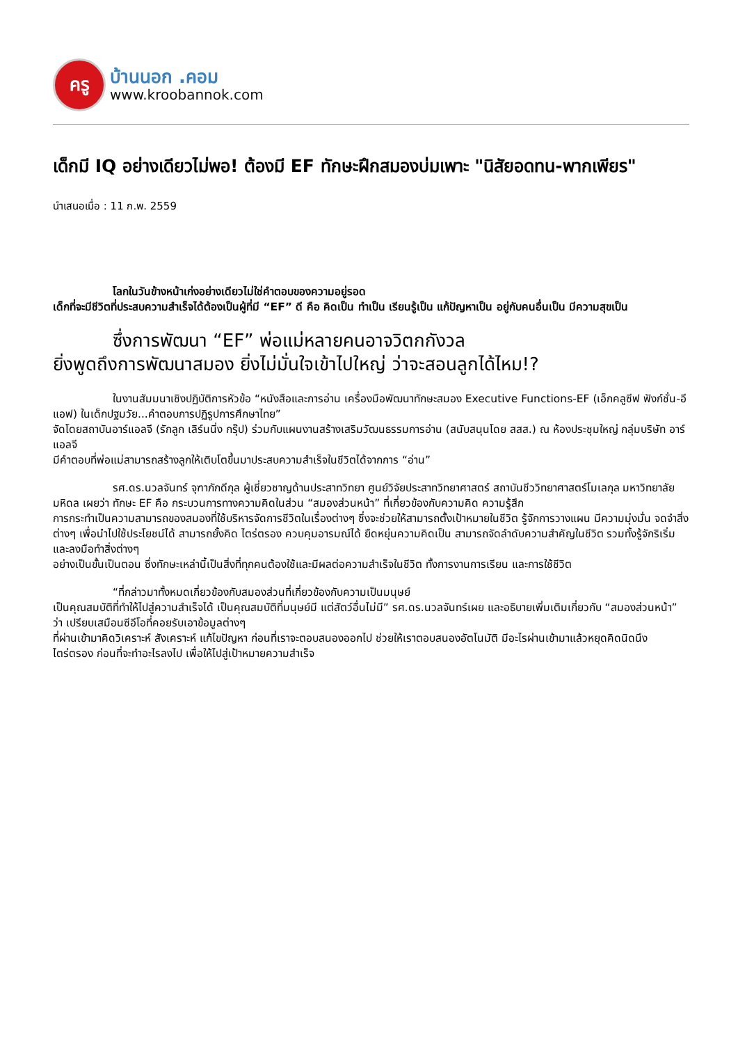ครู
บ้านนอก .คอม
www.kroobannok.com
เด็กมี IQ อย่างเดียวไม่พอ! ต้องมี EF ทักษะฝึกสมองบ่มเพาะ "นิสัยอดทน-พากเพียร"
นำเสนอเมื่อ : 11 ก.พ. 2559
โลกในวันข้างหน้าเก่งอย่างเดียวไม่ใช่คำตอบของความอยู่รอด
เด็กที่จะมีชีวิตที่ประสบความสำเร็จได้ต้องเป็นผู้ที่มี “EF” ดี คือ คิดเป็น ทำเป็น เรียนรู้เป็น แก้ปัญหาเป็น อยู่กับคนอื่นเป็น มีความสุขเป็น
ซึ่งการพัฒนา “EF” พ่อแม่หลายคนอาจวิตกกังวล
ยิ่งพูดถึงการพัฒนาสมอง ยิ่งไม่มั่นใจเข้าไปใหญ่ ว่าจะสอนลูกได้ไหม!?
ในงานสัมมนาเชิงปฏิบัติการหัวข้อ “หนังสือและการอ่าน เครื่องมือพัฒนาทักษะสมอง Executive Functions-EF (เอ็กคลูซีฟ ฟังก์ชั่น-อีแอฟ) ในเด็กปฐมวัย...คำตอบการปฏิรูปการศึกษาไทย”
จัดโดยสถาบันอาร์แอลจี (รักลูก เลิร์นนิ่ง กรุ๊ป) ร่วมกับแผนงานสร้างเสริมวัฒนธรรมการอ่าน (สนับสนุนโดย สสส.) ณ ห้องประชุมใหญ่ กลุ่มบริษัท อาร์แอลจี
มีคำตอบที่พ่อแม่สามารถสร้างลูกให้เติบโตขึ้นมาประสบความสำเร็จในชีวิตได้จากการ “อ่าน”
รศ.ดร.นวลจันทร์ จุฑาภักดีกุล ผู้เชี่ยวชาญด้านประสาทวิทยา ศูนย์วิจัยประสาทวิทยาศาสตร์ สถาบันชีววิทยาศาสตร์โมเลกุล มหาวิทยาลัยมหิดล เผยว่า ทักษะ EF คือ กระบวนการทางความคิดในส่วน “สมองส่วนหน้า” ที่เกี่ยวข้องกับความคิด ความรู้สึก
การกระทำเป็นความสามารถของสมองที่ใช้บริหารจัดการชีวิตในเรื่องต่างๆ ซึ่งจะช่วยให้สามารถตั้งเป้าหมายในชีวิต รู้จักการวางแผน มีความมุ่งมั่น จดจำสิ่งต่างๆ เพื่อนำไปใช้ประโยชน์ได้ สามารถยั้งคิด ไตร่ตรอง ควบคุมอารมณ์ได้ ยืดหยุ่นความคิดเป็น สามารถจัดลำดับความสำคัญในชีวิต รวมทั้งรู้จักริเริ่มและลงมือทำสิ่งต่างๆ
อย่างเป็นขั้นเป็นตอน ซึ่งทักษะเหล่านี้เป็นสิ่งที่ทุกคนต้องใช้และมีผลต่อความสำเร็จในชีวิต ทั้งการงานการเรียน และการใช้ชีวิต
“ที่กล่าวมาทั้งหมดเกี่ยวข้องกับสมองส่วนที่เกี่ยวข้องกับความเป็นมนุษย์
เป็นคุณสมบัติที่ทำให้ไปสู่ความสำเร็จได้ เป็นคุณสมบัติที่มนุษย์มี แต่สัตว์อื่นไม่มี” รศ.ดร.นวลจันทร์เผย และอธิบายเพิ่มเติมเกี่ยวกับ “สมองส่วนหน้า” ว่า เปรียบเสมือนซีอีโอที่คอยรับเอาข้อมูลต่างๆ
ที่ผ่านเข้ามาคิดวิเคราะห์ สังเคราะห์ แก้ไขปัญหา ก่อนที่เราจะตอบสนองออกไป ช่วยให้เราตอบสนองอัตโนมัติ มีอะไรผ่านเข้ามาแล้วหยุดคิดนิดนึง ไตร่ตรอง ก่อนที่จะทำอะไรลงไป เพื่อให้ไปสู่เป้าหมายความสำเร็จ